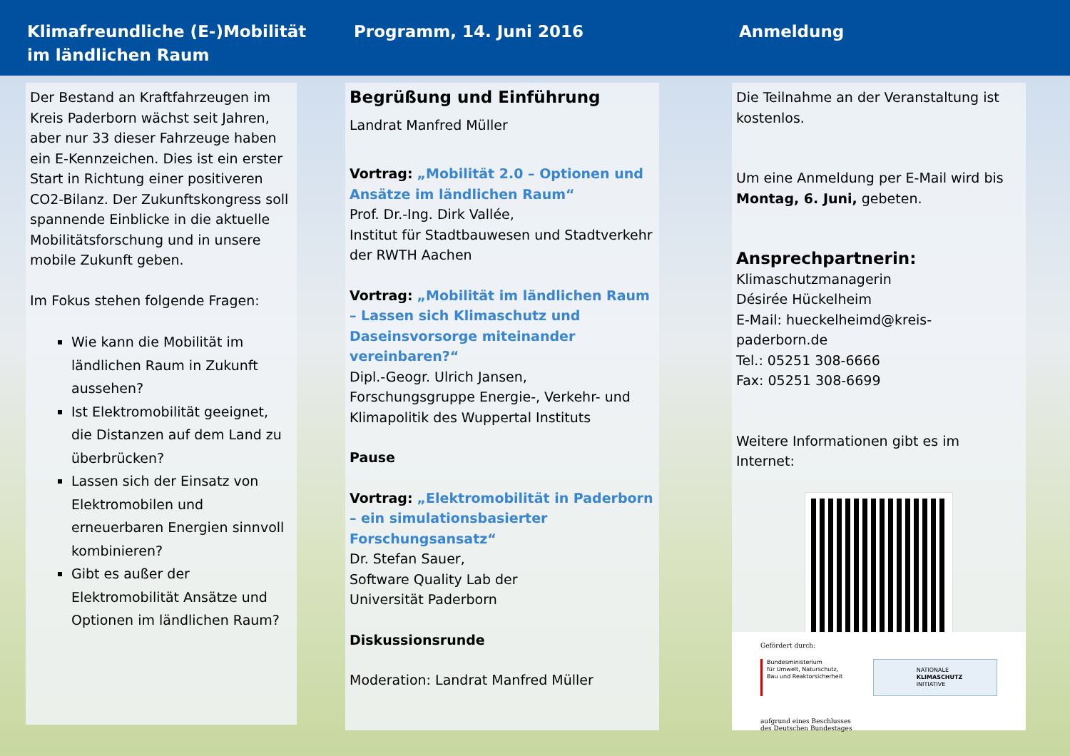Klimafreundliche (E-)Mobilität im ländlichen Raum
Programm, 14. Juni 2016 Anmeldung
Der Bestand an Kraftfahrzeugen im Kreis Paderborn wächst seit Jahren, aber nur 33 dieser Fahrzeuge haben ein E-Kennzeichen. Dies ist ein erster Start in Richtung einer positiveren CO2-Bilanz. Der Zukunftskongress soll spannende Einblicke in die aktuelle Mobilitätsforschung und in unsere mobile Zukunft geben.
Im Fokus stehen folgende Fragen:
Wie kann die Mobilität im ländlichen Raum in Zukunft aussehen?
Ist Elektromobilität geeignet, die Distanzen auf dem Land zu überbrücken?
Lassen sich der Einsatz von Elektromobilen und erneuerbaren Energien sinnvoll kombinieren?
Gibt es außer der Elektromobilität Ansätze und Optionen im ländlichen Raum?
Begrüßung und Einführung
Landrat Manfred Müller
Vortrag: „Mobilität 2.0 – Optionen und Ansätze im ländlichen Raum“
Prof. Dr.-Ing. Dirk Vallée,
Institut für Stadtbauwesen und Stadtverkehr der RWTH Aachen
Vortrag: „Mobilität im ländlichen Raum – Lassen sich Klimaschutz und Daseinsvorsorge miteinander vereinbaren?“
Dipl.-Geogr. Ulrich Jansen,
Forschungsgruppe Energie-, Verkehr- und Klimapolitik des Wuppertal Instituts
Pause
Vortrag: „Elektromobilität in Paderborn – ein simulationsbasierter Forschungsansatz“
Dr. Stefan Sauer,
Software Quality Lab der
Universität Paderborn
Diskussionsrunde
Moderation: Landrat Manfred Müller
Die Teilnahme an der Veranstaltung ist kostenlos.
Um eine Anmeldung per E-Mail wird bis Montag, 6. Juni, gebeten.
Ansprechpartnerin:
Klimaschutzmanagerin
Désirée Hückelheim
E-Mail: hueckelheimd@kreis-paderborn.de
Tel.: 05251 308-6666
Fax: 05251 308-6699
Weitere Informationen gibt es im Internet:
Gefördert durch:
Bundesministerium
für Umwelt, Naturschutz,
Bau und Reaktorsicherheit
NATIONALE
KLIMASCHUTZ
INITIATIVE
aufgrund eines Beschlusses
des Deutschen Bundestages